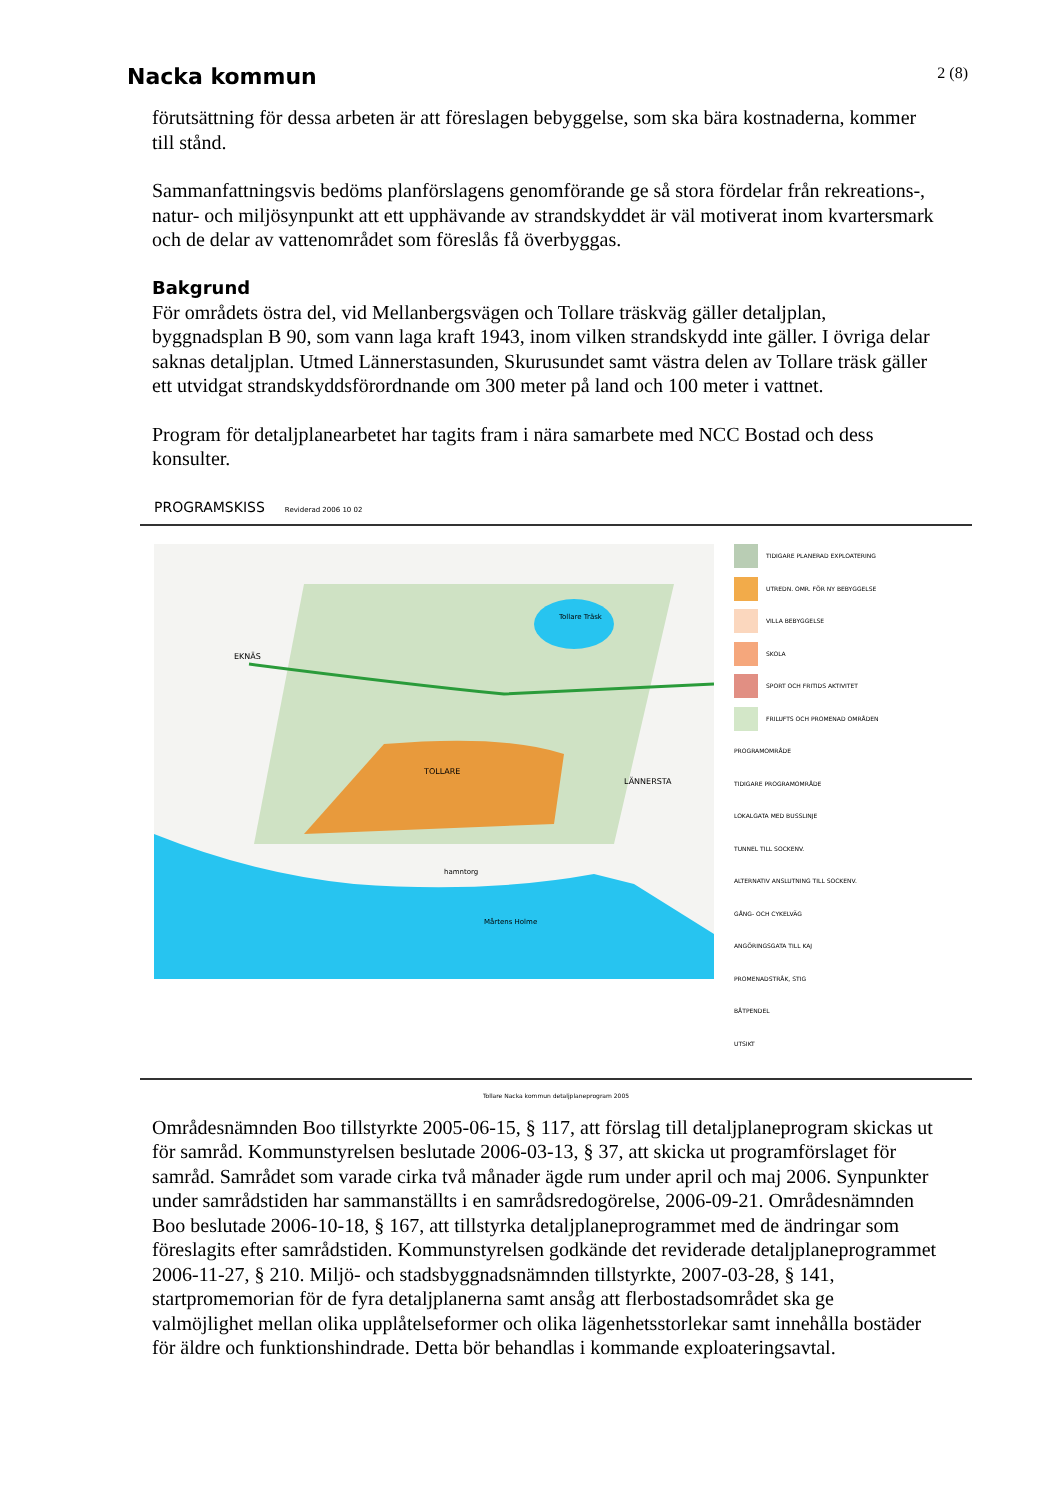Nacka kommun
2 (8)
förutsättning för dessa arbeten är att föreslagen bebyggelse, som ska bära kostnaderna, kommer till stånd.
Sammanfattningsvis bedöms planförslagens genomförande ge så stora fördelar från rekreations-, natur- och miljösynpunkt att ett upphävande av strandskyddet är väl motiverat inom kvartersmark och de delar av vattenområdet som föreslås få överbyggas.
Bakgrund
För områdets östra del, vid Mellanbergsvägen och Tollare träskväg gäller detaljplan, byggnadsplan B 90, som vann laga kraft 1943, inom vilken strandskydd inte gäller. I övriga delar saknas detaljplan. Utmed Lännerstasunden, Skurusundet samt västra delen av Tollare träsk gäller ett utvidgat strandskyddsförordnande om 300 meter på land och 100 meter i vattnet.
Program för detaljplanearbetet har tagits fram i nära samarbete med NCC Bostad och dess konsulter.
PROGRAMSKISS Reviderad 2006 10 02
EKNÄS
TOLLARE
LÄNNERSTA
Tollare Träsk
hamntorg
Mårtens Holme
TIDIGARE PLANERAD EXPLOATERING
UTREDN. OMR. FÖR NY BEBYGGELSE
VILLA BEBYGGELSE
SKOLA
SPORT OCH FRITIDS AKTIVITET
FRILUFTS OCH PROMENAD OMRÅDEN
PROGRAMOMRÅDE
TIDIGARE PROGRAMOMRÅDE
LOKALGATA MED BUSSLINJE
TUNNEL TILL SOCKENV.
ALTERNATIV ANSLUTNING TILL SOCKENV.
GÅNG- OCH CYKELVÄG
ANGÖRINGSGATA TILL KAJ
PROMENADSTRÅK, STIG
BÅTPENDEL
UTSIKT
Tollare Nacka kommun detaljplaneprogram 2005
Områdesnämnden Boo tillstyrkte 2005-06-15, § 117, att förslag till detaljplaneprogram skickas ut för samråd. Kommunstyrelsen beslutade 2006-03-13, § 37, att skicka ut programförslaget för samråd. Samrådet som varade cirka två månader ägde rum under april och maj 2006. Synpunkter under samrådstiden har sammanställts i en samrådsredogörelse, 2006-09-21. Områdesnämnden Boo beslutade 2006-10-18, § 167, att tillstyrka detaljplaneprogrammet med de ändringar som föreslagits efter samrådstiden. Kommunstyrelsen godkände det reviderade detaljplaneprogrammet 2006-11-27, § 210. Miljö- och stadsbyggnadsnämnden tillstyrkte, 2007-03-28, § 141, startpromemorian för de fyra detaljplanerna samt ansåg att flerbostadsområdet ska ge valmöjlighet mellan olika upplåtelseformer och olika lägenhetsstorlekar samt innehålla bostäder för äldre och funktionshindrade. Detta bör behandlas i kommande exploateringsavtal.